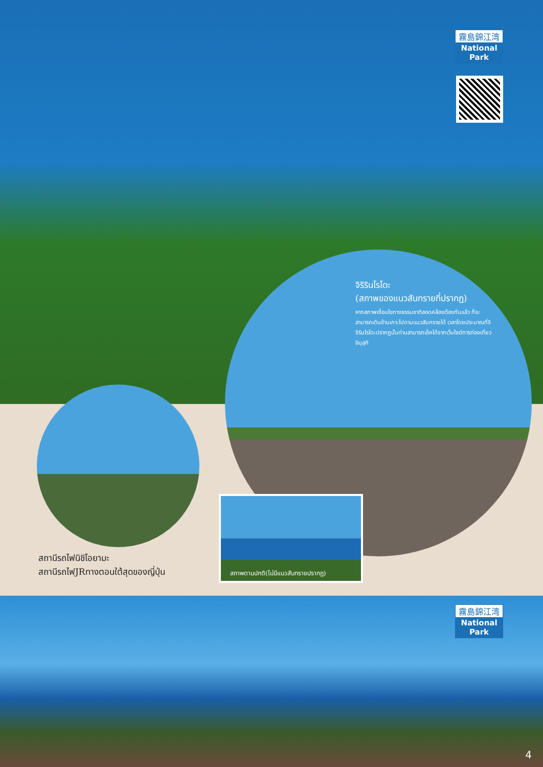霧島錦江湾
National Park
จิริรินโรโดะ
(สภาพของแนวสันทรายที่ปรากฏ)
หากสภาพเงื่อนไขทางธรรมชาติสอดคล้องต้องกันแล้ว ก็จะสามารถเดินข้ามเกาะไปตามแนวสันทรายได้ เวลาโดยประมาณที่จิจิรินโรโดะปรากฏนั้นท่านสามารถเช็คได้จากเว็บไซต์การท่องเที่ยวอิบุสุกิ
สถานีรถไฟนิชิโอยามะ
สถานีรถไฟJRทางตอนใต้สุดของญี่ปุ่น
สภาพตามปกติ(ไม่มีแนวสันทรายปรากฏ)
霧島錦江湾
National Park
4